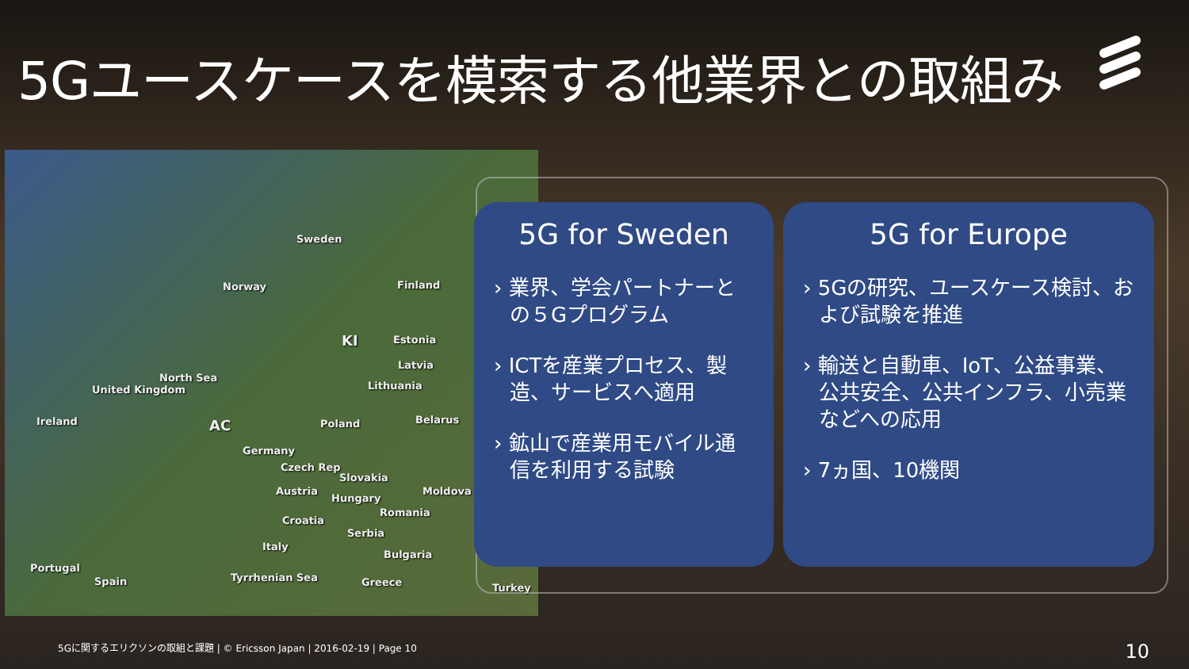5Gユースケースを模索する他業界との取組み
Sweden
Norway Finland
Estonia
Latvia
Lithuania
North Sea
United Kingdom
Ireland Poland Belarus
Germany
Czech Rep
Slovakia
Austria
Hungary
Moldova
Romania
Croatia
Serbia
Italy
Bulgaria
Portugal
Spain Tyrrhenian Sea Greece Turkey
KI
AC
5G for Sweden
› 業界、学会パートナーとの５Gプログラム
› ICTを産業プロセス、製造、サービスへ適用
› 鉱山で産業用モバイル通信を利用する試験
5G for Europe
› 5Gの研究、ユースケース検討、および試験を推進
› 輸送と自動車、IoT、公益事業、公共安全、公共インフラ、小売業などへの応用
› 7ヵ国、10機関
5Gに関するエリクソンの取組と課題 | © Ericsson Japan | 2016-02-19 | Page 10
10